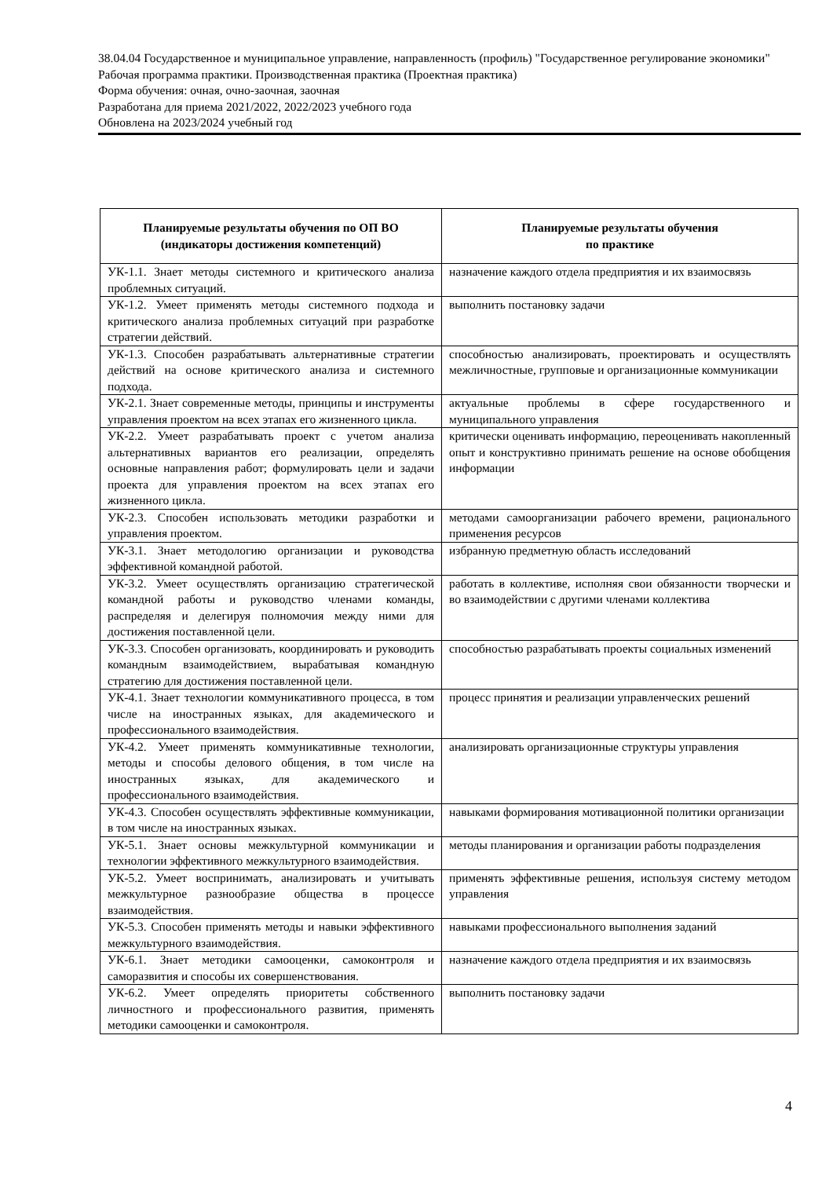38.04.04 Государственное и муниципальное управление, направленность (профиль) "Государственное регулирование экономики"
Рабочая программа практики. Производственная практика (Проектная практика)
Форма обучения: очная, очно-заочная, заочная
Разработана для приема 2021/2022, 2022/2023 учебного года
Обновлена на 2023/2024 учебный год
| Планируемые результаты обучения по ОП ВО (индикаторы достижения компетенций) | Планируемые результаты обучения по практике |
| --- | --- |
| УК-1.1. Знает методы системного и критического анализа проблемных ситуаций. | назначение каждого отдела предприятия и их взаимосвязь |
| УК-1.2. Умеет применять методы системного подхода и критического анализа проблемных ситуаций при разработке стратегии действий. | выполнить постановку задачи |
| УК-1.3. Способен разрабатывать альтернативные стратегии действий на основе критического анализа и системного подхода. | способностью анализировать, проектировать и осуществлять межличностные, групповые и организационные коммуникации |
| УК-2.1. Знает современные методы, принципы и инструменты управления проектом на всех этапах его жизненного цикла. | актуальные проблемы в сфере государственного и муниципального управления |
| УК-2.2. Умеет разрабатывать проект с учетом анализа альтернативных вариантов его реализации, определять основные направления работ; формулировать цели и задачи проекта для управления проектом на всех этапах его жизненного цикла. | критически оценивать информацию, переоценивать накопленный опыт и конструктивно принимать решение на основе обобщения информации |
| УК-2.3. Способен использовать методики разработки и управления проектом. | методами самоорганизации рабочего времени, рационального применения ресурсов |
| УК-3.1. Знает методологию организации и руководства эффективной командной работой. | избранную предметную область исследований |
| УК-3.2. Умеет осуществлять организацию стратегической командной работы и руководство членами команды, распределяя и делегируя полномочия между ними для достижения поставленной цели. | работать в коллективе, исполняя свои обязанности творчески и во взаимодействии с другими членами коллектива |
| УК-3.3. Способен организовать, координировать и руководить командным взаимодействием, вырабатывая командную стратегию для достижения поставленной цели. | способностью разрабатывать проекты социальных изменений |
| УК-4.1. Знает технологии коммуникативного процесса, в том числе на иностранных языках, для академического и профессионального взаимодействия. | процесс принятия и реализации управленческих решений |
| УК-4.2. Умеет применять коммуникативные технологии, методы и способы делового общения, в том числе на иностранных языках, для академического и профессионального взаимодействия. | анализировать организационные структуры управления |
| УК-4.3. Способен осуществлять эффективные коммуникации, в том числе на иностранных языках. | навыками формирования мотивационной политики организации |
| УК-5.1. Знает основы межкультурной коммуникации и технологии эффективного межкультурного взаимодействия. | методы планирования и организации работы подразделения |
| УК-5.2. Умеет воспринимать, анализировать и учитывать межкультурное разнообразие общества в процессе взаимодействия. | применять эффективные решения, используя систему методом управления |
| УК-5.3. Способен применять методы и навыки эффективного межкультурного взаимодействия. | навыками профессионального выполнения заданий |
| УК-6.1. Знает методики самооценки, самоконтроля и саморазвития и способы их совершенствования. | назначение каждого отдела предприятия и их взаимосвязь |
| УК-6.2. Умеет определять приоритеты собственного личностного и профессионального развития, применять методики самооценки и самоконтроля. | выполнить постановку задачи |
4